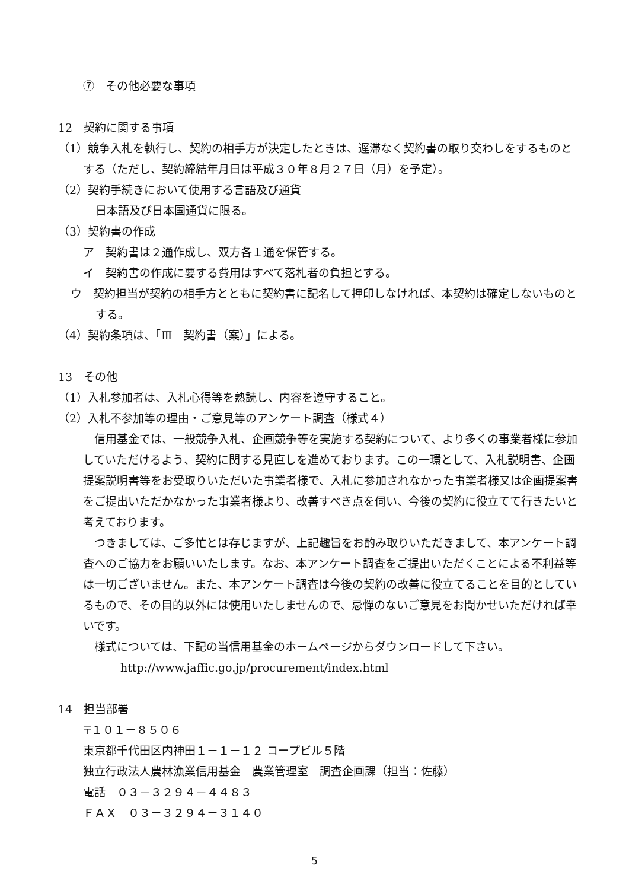⑦　その他必要な事項
12　契約に関する事項
（1）競争入札を執行し、契約の相手方が決定したときは、遅滞なく契約書の取り交わしをするものとする（ただし、契約締結年月日は平成３０年８月２７日（月）を予定）。
（2）契約手続きにおいて使用する言語及び通貨
日本語及び日本国通貨に限る。
（3）契約書の作成
ア　契約書は２通作成し、双方各１通を保管する。
イ　契約書の作成に要する費用はすべて落札者の負担とする。
ウ　契約担当が契約の相手方とともに契約書に記名して押印しなければ、本契約は確定しないものとする。
（4）契約条項は、「Ⅲ　契約書（案）」による。
13　その他
（1）入札参加者は、入札心得等を熟読し、内容を遵守すること。
（2）入札不参加等の理由・ご意見等のアンケート調査（様式４）
　信用基金では、一般競争入札、企画競争等を実施する契約について、より多くの事業者様に参加していただけるよう、契約に関する見直しを進めております。この一環として、入札説明書、企画提案説明書等をお受取りいただいた事業者様で、入札に参加されなかった事業者様又は企画提案書をご提出いただかなかった事業者様より、改善すべき点を伺い、今後の契約に役立てて行きたいと考えております。
　つきましては、ご多忙とは存じますが、上記趣旨をお酌み取りいただきまして、本アンケート調査へのご協力をお願いいたします。なお、本アンケート調査をご提出いただくことによる不利益等は一切ございません。また、本アンケート調査は今後の契約の改善に役立てることを目的としているもので、その目的以外には使用いたしませんので、忌憚のないご意見をお聞かせいただければ幸いです。
　様式については、下記の当信用基金のホームページからダウンロードして下さい。
http://www.jaffic.go.jp/procurement/index.html
14　担当部署
〒１０１－８５０６
東京都千代田区内神田１－１－１２ コープビル５階
独立行政法人農林漁業信用基金　農業管理室　調査企画課（担当：佐藤）
電話　０３－３２９４－４４８３
ＦＡＸ　０３－３２９４－３１４０
5